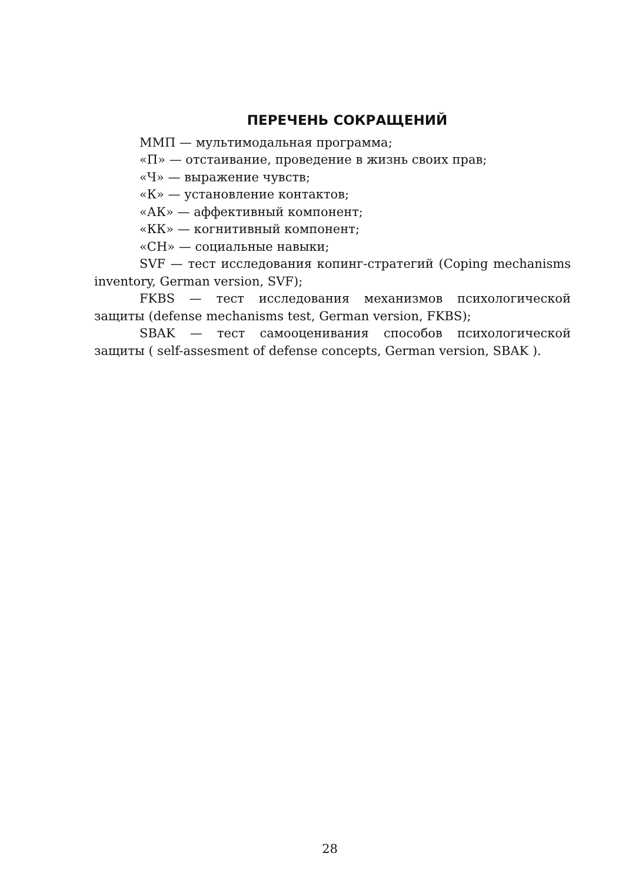ПЕРЕЧЕНЬ СОКРАЩЕНИЙ
ММП — мультимодальная программа;
«П» — отстаивание, проведение в жизнь своих прав;
«Ч» — выражение чувств;
«К» — установление контактов;
«АК» — аффективный компонент;
«КК» — когнитивный компонент;
«СН» — социальные навыки;
SVF — тест исследования копинг-стратегий (Coping mechanisms inventory, German version, SVF);
FKBS — тест исследования механизмов психологической защиты (defense mechanisms test, German version, FKBS);
SBAK — тест самооценивания способов психологической защиты ( self-assesment of defense concepts, German version, SBAK ).
28